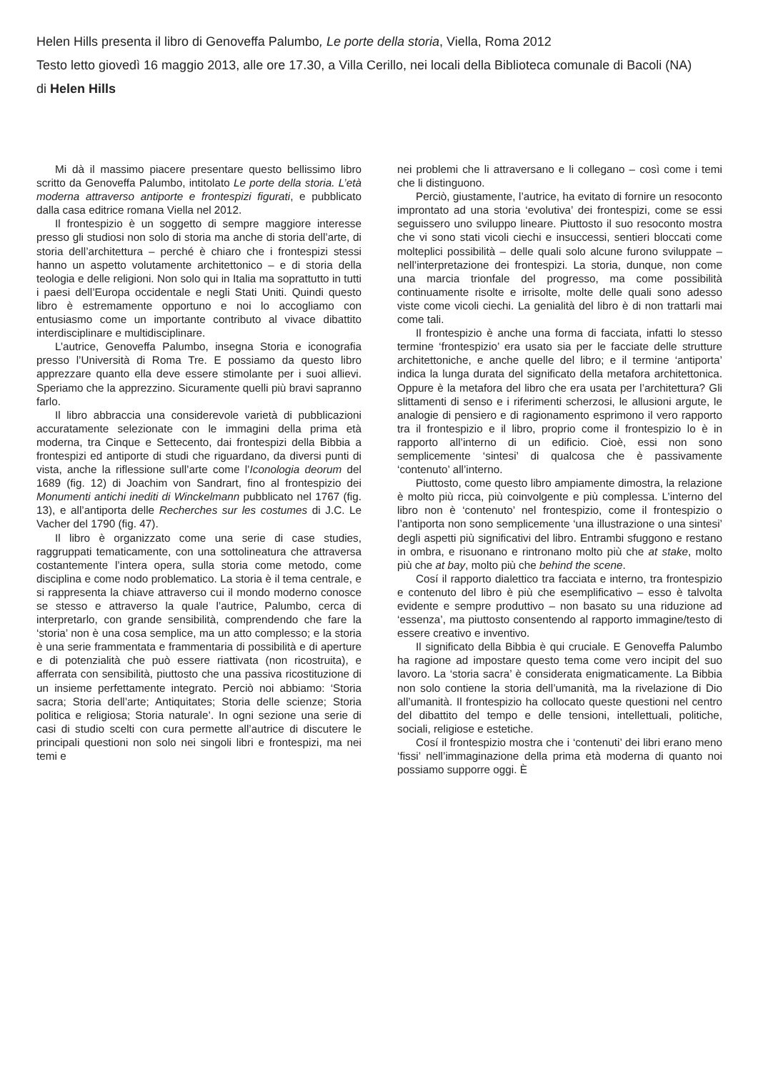Helen Hills presenta il libro di Genoveffa Palumbo, Le porte della storia, Viella, Roma 2012
Testo letto giovedì 16 maggio 2013, alle ore 17.30, a Villa Cerillo, nei locali della Biblioteca comunale di Bacoli (NA)
di Helen Hills
Mi dà il massimo piacere presentare questo bellissimo libro scritto da Genoveffa Palumbo, intitolato Le porte della storia. L’età moderna attraverso antiporte e frontespizi figurati, e pubblicato dalla casa editrice romana Viella nel 2012.
Il frontespizio è un soggetto di sempre maggiore interesse presso gli studiosi non solo di storia ma anche di storia dell’arte, di storia dell’architettura – perché è chiaro che i frontespizi stessi hanno un aspetto volutamente architettonico – e di storia della teologia e delle religioni. Non solo qui in Italia ma soprattutto in tutti i paesi dell’Europa occidentale e negli Stati Uniti. Quindi questo libro è estremamente opportuno e noi lo accogliamo con entusiasmo come un importante contributo al vivace dibattito interdisciplinare e multidisciplinare.
L’autrice, Genoveffa Palumbo, insegna Storia e iconografia presso l’Università di Roma Tre. E possiamo da questo libro apprezzare quanto ella deve essere stimolante per i suoi allievi. Speriamo che la apprezzino. Sicuramente quelli più bravi sapranno farlo.
Il libro abbraccia una considerevole varietà di pubblicazioni accuratamente selezionate con le immagini della prima età moderna, tra Cinque e Settecento, dai frontespizi della Bibbia a frontespizi ed antiporte di studi che riguardano, da diversi punti di vista, anche la riflessione sull’arte come l’Iconologia deorum del 1689 (fig. 12) di Joachim von Sandrart, fino al frontespizio dei Monumenti antichi inediti di Winckelmann pubblicato nel 1767 (fig. 13), e all’antiporta delle Recherches sur les costumes di J.C. Le Vacher del 1790 (fig. 47).
Il libro è organizzato come una serie di case studies, raggruppati tematicamente, con una sottolineatura che attraversa costantemente l’intera opera, sulla storia come metodo, come disciplina e come nodo problematico. La storia è il tema centrale, e si rappresenta la chiave attraverso cui il mondo moderno conosce se stesso e attraverso la quale l’autrice, Palumbo, cerca di interpretarlo, con grande sensibilità, comprendendo che fare la ‘storia’ non è una cosa semplice, ma un atto complesso; e la storia è una serie frammentata e frammentaria di possibilità e di aperture e di potenzialità che può essere riattivata (non ricostruita), e afferrata con sensibilità, piuttosto che una passiva ricostituzione di un insieme perfettamente integrato. Perciò noi abbiamo: ‘Storia sacra; Storia dell’arte; Antiquitates; Storia delle scienze; Storia politica e religiosa; Storia naturale’. In ogni sezione una serie di casi di studio scelti con cura permette all’autrice di discutere le principali questioni non solo nei singoli libri e frontespizi, ma nei temi e
nei problemi che li attraversano e li collegano – così come i temi che li distinguono.
Perciò, giustamente, l’autrice, ha evitato di fornire un resoconto improntato ad una storia ‘evolutiva’ dei frontespizi, come se essi seguissero uno sviluppo lineare. Piuttosto il suo resoconto mostra che vi sono stati vicoli ciechi e insuccessi, sentieri bloccati come molteplici possibilità – delle quali solo alcune furono sviluppate – nell’interpretazione dei frontespizi. La storia, dunque, non come una marcia trionfale del progresso, ma come possibilità continuamente risolte e irrisolte, molte delle quali sono adesso viste come vicoli ciechi. La genialità del libro è di non trattarli mai come tali.
Il frontespizio è anche una forma di facciata, infatti lo stesso termine ‘frontespizio’ era usato sia per le facciate delle strutture architettoniche, e anche quelle del libro; e il termine ‘antiporta’ indica la lunga durata del significato della metafora architettonica. Oppure è la metafora del libro che era usata per l’architettura? Gli slittamenti di senso e i riferimenti scherzosi, le allusioni argute, le analogie di pensiero e di ragionamento esprimono il vero rapporto tra il frontespizio e il libro, proprio come il frontespizio lo è in rapporto all’interno di un edificio. Cioè, essi non sono semplicemente ‘sintesi’ di qualcosa che è passivamente ‘contenuto’ all’interno.
Piuttosto, come questo libro ampiamente dimostra, la relazione è molto più ricca, più coinvolgente e più complessa. L’interno del libro non è ‘contenuto’ nel frontespizio, come il frontespizio o l’antiporta non sono semplicemente ‘una illustrazione o una sintesi’ degli aspetti più significativi del libro. Entrambi sfuggono e restano in ombra, e risuonano e rintronano molto più che at stake, molto più che at bay, molto più che behind the scene.
Cosí il rapporto dialettico tra facciata e interno, tra frontespizio e contenuto del libro è più che esemplificativo – esso è talvolta evidente e sempre produttivo – non basato su una riduzione ad ‘essenza’, ma piuttosto consentendo al rapporto immagine/testo di essere creativo e inventivo.
Il significato della Bibbia è qui cruciale. E Genoveffa Palumbo ha ragione ad impostare questo tema come vero incipit del suo lavoro. La ‘storia sacra’ è considerata enigmaticamente. La Bibbia non solo contiene la storia dell’umanità, ma la rivelazione di Dio all’umanità. Il frontespizio ha collocato queste questioni nel centro del dibattito del tempo e delle tensioni, intellettuali, politiche, sociali, religiose e estetiche.
Cosí il frontespizio mostra che i ‘contenuti’ dei libri erano meno ‘fissi’ nell’immaginazione della prima età moderna di quanto noi possiamo supporre oggi. È